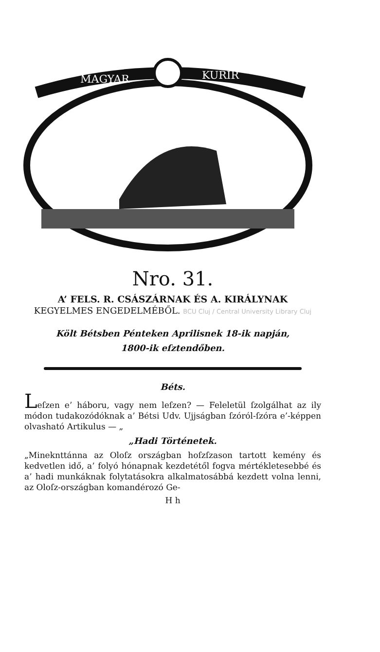MAGYAR
KURIR
Nro. 31.
A’ FELS. R. CSÁSZÁRNAK ÉS A. KIRÁLYNAK
KEGYELMES ENGEDELMÉBŐL. BCU Cluj / Central University Library Cluj
Költ Bétsben Pénteken Aprilisnek 18-ik napján,
1800-ik eſztendőben.
Béts.
Leſzen e’ háboru, vagy nem leſzen? — Feleletül ſzolgálhat az ily módon tudakozódóknak a’ Bétsi Udv. Ujjságban ſzóról-ſzóra e’-képpen olvasható Artikulus — „
„Hadi Történetek.
„Mineknttánna az Oloſz országban hoſzſzason tartott kemény és kedvetlen idő, a’ folyó hónapnak kezdetétől fogva mértékletesebbé és a’ hadi munkáknak folytatásokra alkalmatosábbá kezdett volna lenni, az Oloſz-országban komandérozó Ge-
H h